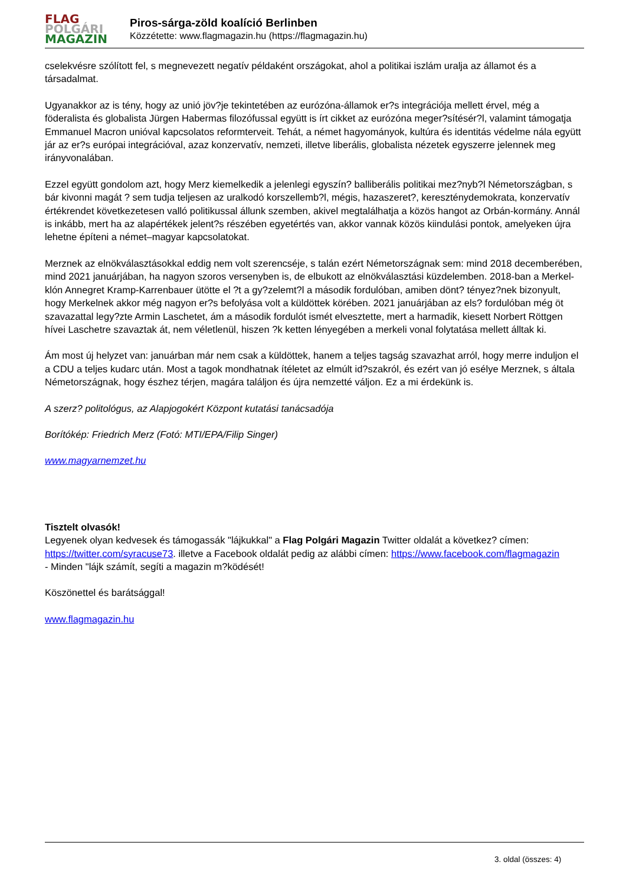FLAG
POLGÁRI
MAGAZIN
Piros-sárga-zöld koalíció Berlinben
Közzétette: www.flagmagazin.hu (https://flagmagazin.hu)
cselekvésre szólított fel, s megnevezett negatív példaként országokat, ahol a politikai iszlám uralja az államot és a társadalmat.
Ugyanakkor az is tény, hogy az unió jöv?je tekintetében az eurózóna-államok er?s integrációja mellett érvel, még a föderalista és globalista Jürgen Habermas filozófussal együtt is írt cikket az eurózóna meger?sítésér?l, valamint támogatja Emmanuel Macron unióval kapcsolatos reformterveit. Tehát, a német hagyományok, kultúra és identitás védelme nála együtt jár az er?s európai integrációval, azaz konzervatív, nemzeti, illetve liberális, globalista nézetek egyszerre jelennek meg irányvonalában.
Ezzel együtt gondolom azt, hogy Merz kiemelkedik a jelenlegi egyszín? balliberális politikai mez?nyb?l Németországban, s bár kivonni magát ? sem tudja teljesen az uralkodó korszellemb?l, mégis, hazaszeret?, kereszténydemokrata, konzervatív értékrendet következetesen valló politikussal állunk szemben, akivel megtalálhatja a közös hangot az Orbán-kormány. Annál is inkább, mert ha az alapértékek jelent?s részében egyetértés van, akkor vannak közös kiindulási pontok, amelyeken újra lehetne építeni a német–magyar kapcsolatokat.
Merznek az elnökválasztásokkal eddig nem volt szerencséje, s talán ezért Németországnak sem: mind 2018 decemberében, mind 2021 januárjában, ha nagyon szoros versenyben is, de elbukott az elnökválasztási küzdelemben. 2018-ban a Merkel-klón Annegret Kramp-Karrenbauer ütötte el ?t a gy?zelemt?l a második fordulóban, amiben dönt? tényez?nek bizonyult, hogy Merkelnek akkor még nagyon er?s befolyása volt a küldöttek körében. 2021 januárjában az els? fordulóban még öt szavazattal legy?zte Armin Laschetet, ám a második fordulót ismét elvesztette, mert a harmadik, kiesett Norbert Röttgen hívei Laschetre szavaztak át, nem véletlenül, hiszen ?k ketten lényegében a merkeli vonal folytatása mellett álltak ki.
Ám most új helyzet van: januárban már nem csak a küldöttek, hanem a teljes tagság szavazhat arról, hogy merre induljon el a CDU a teljes kudarc után. Most a tagok mondhatnak ítéletet az elmúlt id?szakról, és ezért van jó esélye Merznek, s általa Németországnak, hogy észhez térjen, magára találjon és újra nemzetté váljon. Ez a mi érdekünk is.
A szerz? politológus, az Alapjogokért Központ kutatási tanácsadója
Borítókép: Friedrich Merz (Fotó: MTI/EPA/Filip Singer)
www.magyarnemzet.hu
Tisztelt olvasók!
Legyenek olyan kedvesek és támogassák "lájkukkal" a Flag Polgári Magazin Twitter oldalát a következ? címen: https://twitter.com/syracuse73. illetve a Facebook oldalát pedig az alábbi címen: https://www.facebook.com/flagmagazin
- Minden "lájk számít, segíti a magazin m?ködését!
Köszönettel és barátsággal!
www.flagmagazin.hu
3. oldal (összes: 4)